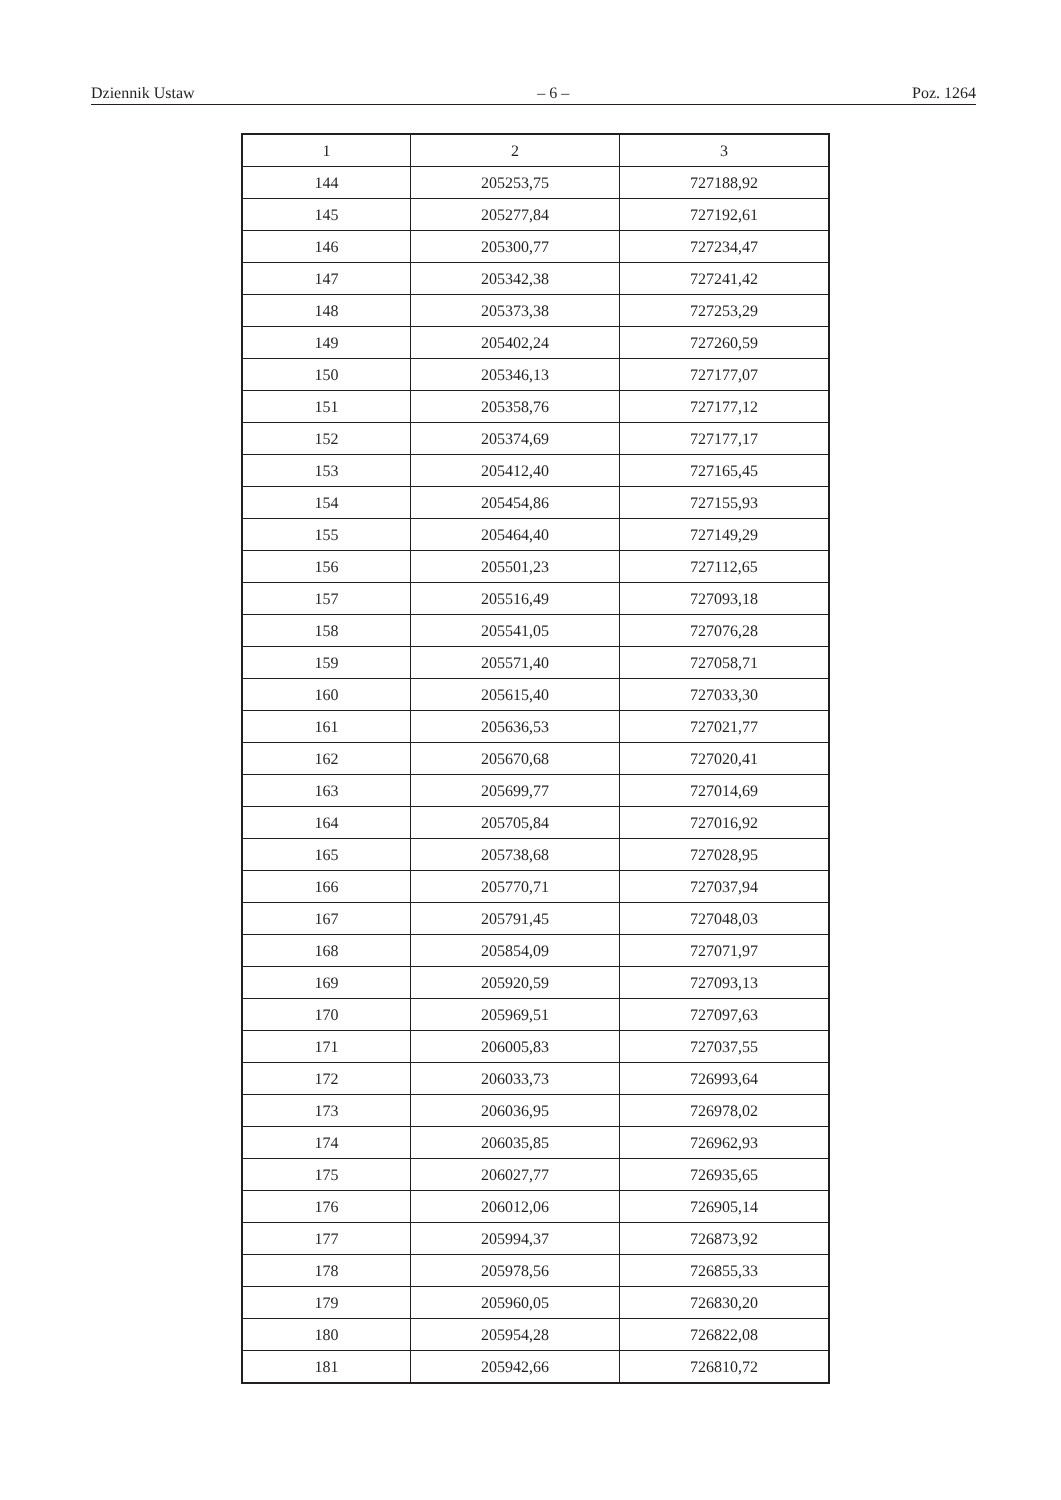Dziennik Ustaw – 6 – Poz. 1264
| 1 | 2 | 3 |
| --- | --- | --- |
| 144 | 205253,75 | 727188,92 |
| 145 | 205277,84 | 727192,61 |
| 146 | 205300,77 | 727234,47 |
| 147 | 205342,38 | 727241,42 |
| 148 | 205373,38 | 727253,29 |
| 149 | 205402,24 | 727260,59 |
| 150 | 205346,13 | 727177,07 |
| 151 | 205358,76 | 727177,12 |
| 152 | 205374,69 | 727177,17 |
| 153 | 205412,40 | 727165,45 |
| 154 | 205454,86 | 727155,93 |
| 155 | 205464,40 | 727149,29 |
| 156 | 205501,23 | 727112,65 |
| 157 | 205516,49 | 727093,18 |
| 158 | 205541,05 | 727076,28 |
| 159 | 205571,40 | 727058,71 |
| 160 | 205615,40 | 727033,30 |
| 161 | 205636,53 | 727021,77 |
| 162 | 205670,68 | 727020,41 |
| 163 | 205699,77 | 727014,69 |
| 164 | 205705,84 | 727016,92 |
| 165 | 205738,68 | 727028,95 |
| 166 | 205770,71 | 727037,94 |
| 167 | 205791,45 | 727048,03 |
| 168 | 205854,09 | 727071,97 |
| 169 | 205920,59 | 727093,13 |
| 170 | 205969,51 | 727097,63 |
| 171 | 206005,83 | 727037,55 |
| 172 | 206033,73 | 726993,64 |
| 173 | 206036,95 | 726978,02 |
| 174 | 206035,85 | 726962,93 |
| 175 | 206027,77 | 726935,65 |
| 176 | 206012,06 | 726905,14 |
| 177 | 205994,37 | 726873,92 |
| 178 | 205978,56 | 726855,33 |
| 179 | 205960,05 | 726830,20 |
| 180 | 205954,28 | 726822,08 |
| 181 | 205942,66 | 726810,72 |